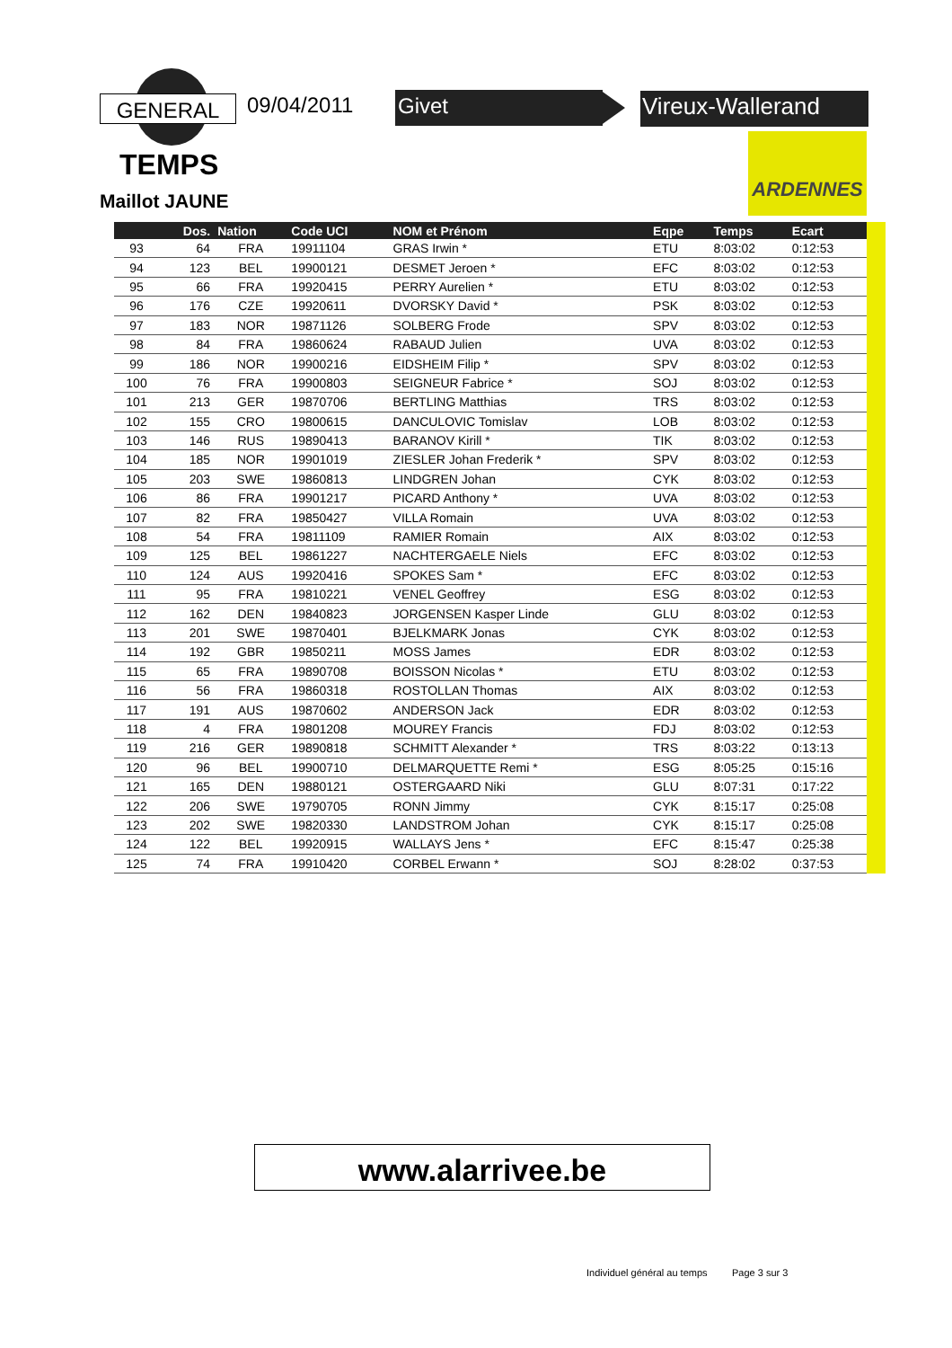GENERAL 09/04/2011 Givet Vireux-Wallerand
TEMPS
Maillot JAUNE
ARDENNES
| | Dos. | Nation | Code UCI | NOM et Prénom | Eqpe | Temps | Ecart |
| --- | --- | --- | --- | --- | --- | --- | --- |
| 93 | 64 | FRA | 19911104 | GRAS Irwin * | ETU | 8:03:02 | 0:12:53 |
| 94 | 123 | BEL | 19900121 | DESMET Jeroen * | EFC | 8:03:02 | 0:12:53 |
| 95 | 66 | FRA | 19920415 | PERRY Aurelien * | ETU | 8:03:02 | 0:12:53 |
| 96 | 176 | CZE | 19920611 | DVORSKY David * | PSK | 8:03:02 | 0:12:53 |
| 97 | 183 | NOR | 19871126 | SOLBERG Frode | SPV | 8:03:02 | 0:12:53 |
| 98 | 84 | FRA | 19860624 | RABAUD Julien | UVA | 8:03:02 | 0:12:53 |
| 99 | 186 | NOR | 19900216 | EIDSHEIM Filip * | SPV | 8:03:02 | 0:12:53 |
| 100 | 76 | FRA | 19900803 | SEIGNEUR Fabrice * | SOJ | 8:03:02 | 0:12:53 |
| 101 | 213 | GER | 19870706 | BERTLING Matthias | TRS | 8:03:02 | 0:12:53 |
| 102 | 155 | CRO | 19800615 | DANCULOVIC Tomislav | LOB | 8:03:02 | 0:12:53 |
| 103 | 146 | RUS | 19890413 | BARANOV Kirill * | TIK | 8:03:02 | 0:12:53 |
| 104 | 185 | NOR | 19901019 | ZIESLER Johan Frederik * | SPV | 8:03:02 | 0:12:53 |
| 105 | 203 | SWE | 19860813 | LINDGREN Johan | CYK | 8:03:02 | 0:12:53 |
| 106 | 86 | FRA | 19901217 | PICARD Anthony * | UVA | 8:03:02 | 0:12:53 |
| 107 | 82 | FRA | 19850427 | VILLA Romain | UVA | 8:03:02 | 0:12:53 |
| 108 | 54 | FRA | 19811109 | RAMIER Romain | AIX | 8:03:02 | 0:12:53 |
| 109 | 125 | BEL | 19861227 | NACHTERGAELE Niels | EFC | 8:03:02 | 0:12:53 |
| 110 | 124 | AUS | 19920416 | SPOKES Sam * | EFC | 8:03:02 | 0:12:53 |
| 111 | 95 | FRA | 19810221 | VENEL Geoffrey | ESG | 8:03:02 | 0:12:53 |
| 112 | 162 | DEN | 19840823 | JORGENSEN Kasper Linde | GLU | 8:03:02 | 0:12:53 |
| 113 | 201 | SWE | 19870401 | BJELKMARK Jonas | CYK | 8:03:02 | 0:12:53 |
| 114 | 192 | GBR | 19850211 | MOSS James | EDR | 8:03:02 | 0:12:53 |
| 115 | 65 | FRA | 19890708 | BOISSON Nicolas * | ETU | 8:03:02 | 0:12:53 |
| 116 | 56 | FRA | 19860318 | ROSTOLLAN Thomas | AIX | 8:03:02 | 0:12:53 |
| 117 | 191 | AUS | 19870602 | ANDERSON Jack | EDR | 8:03:02 | 0:12:53 |
| 118 | 4 | FRA | 19801208 | MOUREY Francis | FDJ | 8:03:02 | 0:12:53 |
| 119 | 216 | GER | 19890818 | SCHMITT Alexander * | TRS | 8:03:22 | 0:13:13 |
| 120 | 96 | BEL | 19900710 | DELMARQUETTE Remi * | ESG | 8:05:25 | 0:15:16 |
| 121 | 165 | DEN | 19880121 | OSTERGAARD Niki | GLU | 8:07:31 | 0:17:22 |
| 122 | 206 | SWE | 19790705 | RONN Jimmy | CYK | 8:15:17 | 0:25:08 |
| 123 | 202 | SWE | 19820330 | LANDSTROM Johan | CYK | 8:15:17 | 0:25:08 |
| 124 | 122 | BEL | 19920915 | WALLAYS Jens * | EFC | 8:15:47 | 0:25:38 |
| 125 | 74 | FRA | 19910420 | CORBEL Erwann * | SOJ | 8:28:02 | 0:37:53 |
www.alarrivee.be
Individuel général au temps Page 3 sur 3